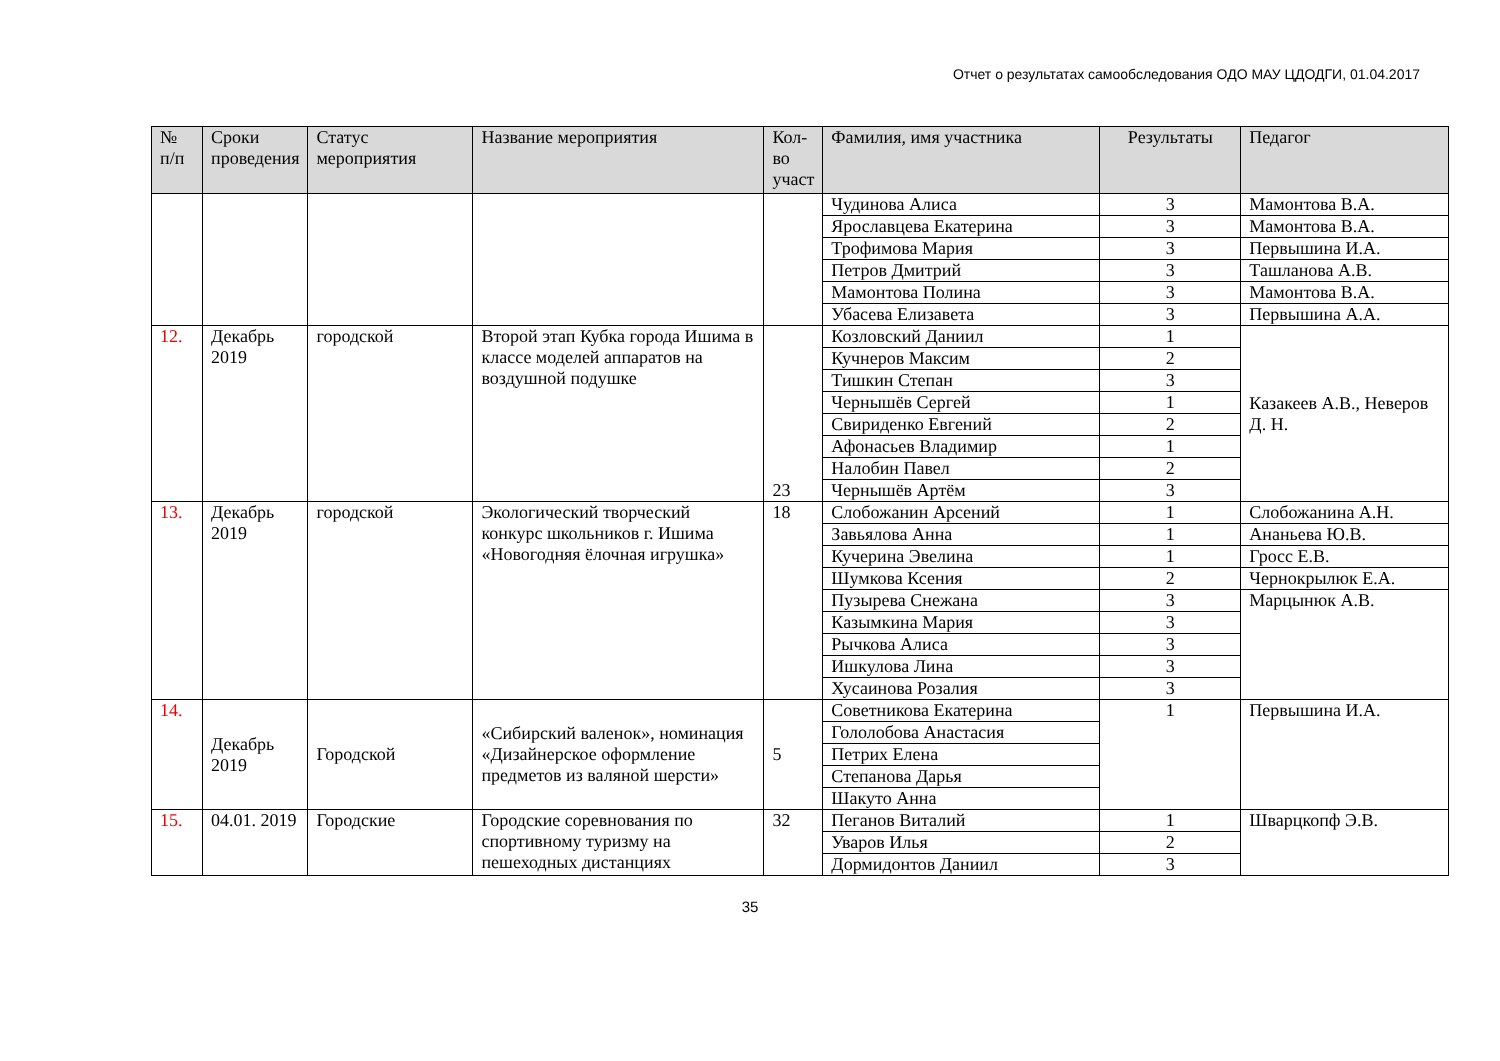Отчет о результатах самообследования ОДО МАУ ЦДОДГИ, 01.04.2017
| № п/п | Сроки проведения | Статус мероприятия | Название мероприятия | Кол-во участ | Фамилия, имя участника | Результаты | Педагог |
| --- | --- | --- | --- | --- | --- | --- | --- |
| | | | | | Чудинова Алиса | 3 | Мамонтова В.А. |
| | | | | | Ярославцева Екатерина | 3 | Мамонтова В.А. |
| | | | | | Трофимова Мария | 3 | Первышина И.А. |
| | | | | | Петров Дмитрий | 3 | Ташланова А.В. |
| | | | | | Мамонтова Полина | 3 | Мамонтова В.А. |
| | | | | | Убасева Елизавета | 3 | Первышина А.А. |
| 12. | Декабрь 2019 | городской | Второй этап Кубка города Ишима в классе моделей аппаратов на воздушной подушке | 23 | Козловский Даниил | 1 | Казакеев А.В., Неверов Д. Н. |
| | | | | | Кучнеров Максим | 2 | |
| | | | | | Тишкин Степан | 3 | |
| | | | | | Чернышёв Сергей | 1 | |
| | | | | | Свириденко Евгений | 2 | |
| | | | | | Афонасьев Владимир | 1 | |
| | | | | | Налобин Павел | 2 | |
| | | | | | Чернышёв Артём | 3 | |
| 13. | Декабрь 2019 | городской | Экологический творческий конкурс школьников г. Ишима «Новогодняя ёлочная игрушка» | 18 | Слобожанин Арсений | 1 | Слобожанина А.Н. |
| | | | | | Завьялова Анна | 1 | Ананьева Ю.В. |
| | | | | | Кучерина Эвелина | 1 | Гросс Е.В. |
| | | | | | Шумкова Ксения | 2 | Чернокрылюк Е.А. |
| | | | | | Пузырева Снежана | 3 | Марцынюк А.В. |
| | | | | | Казымкина Мария | 3 | |
| | | | | | Рычкова Алиса | 3 | |
| | | | | | Ишкулова Лина | 3 | |
| | | | | | Хусаинова Розалия | 3 | |
| 14. | Декабрь 2019 | Городской | «Сибирский валенок», номинация «Дизайнерское оформление предметов из валяной шерсти» | 5 | Советникова Екатерина | 1 | Первышина И.А. |
| | | | | | Гололобова Анастасия | | |
| | | | | | Петрих Елена | | |
| | | | | | Степанова Дарья | | |
| | | | | | Шакуто Анна | | |
| 15. | 04.01. 2019 | Городские | Городские соревнования по спортивному туризму на пешеходных дистанциях | 32 | Пеганов Виталий | 1 | Шварцкопф Э.В. |
| | | | | | Уваров Илья | 2 | |
| | | | | | Дормидонтов Даниил | 3 | |
35